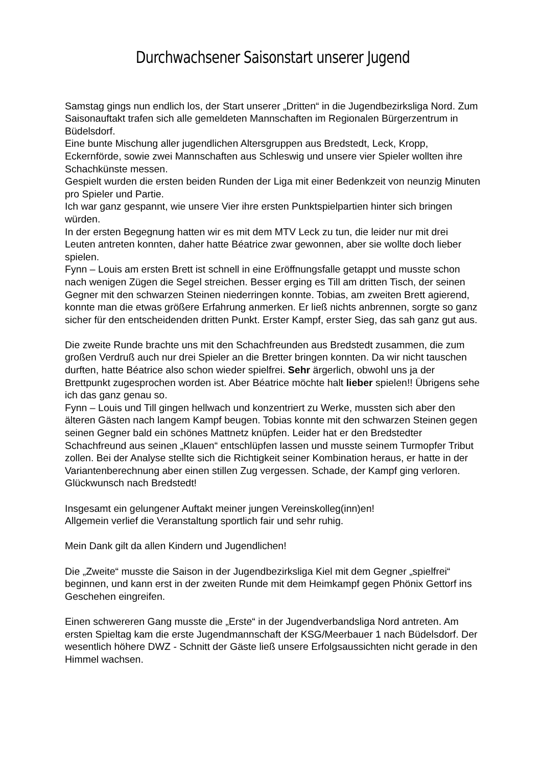Durchwachsener Saisonstart unserer Jugend
Samstag gings nun endlich los, der Start unserer „Dritten“ in die Jugendbezirksliga Nord. Zum Saisonauftakt trafen sich alle gemeldeten Mannschaften im Regionalen Bürgerzentrum in Büdelsdorf.
Eine bunte Mischung aller jugendlichen Altersgruppen aus Bredstedt, Leck, Kropp, Eckernförde, sowie zwei Mannschaften aus Schleswig und unsere vier Spieler wollten ihre Schachkünste messen.
Gespielt wurden die ersten beiden Runden der Liga mit einer Bedenkzeit von neunzig Minuten pro Spieler und Partie.
Ich war ganz gespannt, wie unsere Vier ihre ersten Punktspielpartien hinter sich bringen würden.
In der ersten Begegnung hatten wir es mit dem MTV Leck zu tun, die leider nur mit drei Leuten antreten konnten, daher hatte Béatrice zwar gewonnen, aber sie wollte doch lieber spielen.
Fynn – Louis am ersten Brett ist schnell in eine Eröffnungsfalle getappt und musste schon nach wenigen Zügen die Segel streichen. Besser erging es Till am dritten Tisch, der seinen Gegner mit den schwarzen Steinen niederringen konnte. Tobias, am zweiten Brett agierend, konnte man die etwas größere Erfahrung anmerken. Er ließ nichts anbrennen, sorgte so ganz sicher für den entscheidenden dritten Punkt. Erster Kampf, erster Sieg, das sah ganz gut aus.
Die zweite Runde brachte uns mit den Schachfreunden aus Bredstedt zusammen, die zum großen Verdruß auch nur drei Spieler an die Bretter bringen konnten. Da wir nicht tauschen durften, hatte Béatrice also schon wieder spielfrei. Sehr ärgerlich, obwohl uns ja der Brettpunkt zugesprochen worden ist. Aber Béatrice möchte halt lieber spielen!! Übrigens sehe ich das ganz genau so.
Fynn – Louis und Till gingen hellwach und konzentriert zu Werke, mussten sich aber den älteren Gästen nach langem Kampf beugen. Tobias konnte mit den schwarzen Steinen gegen seinen Gegner bald ein schönes Mattnetz knüpfen. Leider hat er den Bredstedter Schachfreund aus seinen „Klauen“ entschlüpfen lassen und musste seinem Turmopfer Tribut zollen. Bei der Analyse stellte sich die Richtigkeit seiner Kombination heraus, er hatte in der Variantenberechnung aber einen stillen Zug vergessen. Schade, der Kampf ging verloren.
Glückwunsch nach Bredstedt!
Insgesamt ein gelungener Auftakt meiner jungen Vereinskolleg(inn)en!
Allgemein verlief die Veranstaltung sportlich fair und sehr ruhig.
Mein Dank gilt da allen Kindern und Jugendlichen!
Die „Zweite“ musste die Saison in der Jugendbezirksliga Kiel mit dem Gegner „spielfrei“ beginnen, und kann erst in der zweiten Runde mit dem Heimkampf gegen Phönix Gettorf ins Geschehen eingreifen.
Einen schwereren Gang musste die „Erste“ in der Jugendverbandsliga Nord antreten. Am ersten Spieltag kam die erste Jugendmannschaft der KSG/Meerbauer 1 nach Büdelsdorf. Der wesentlich höhere DWZ - Schnitt der Gäste ließ unsere Erfolgsaussichten nicht gerade in den Himmel wachsen.